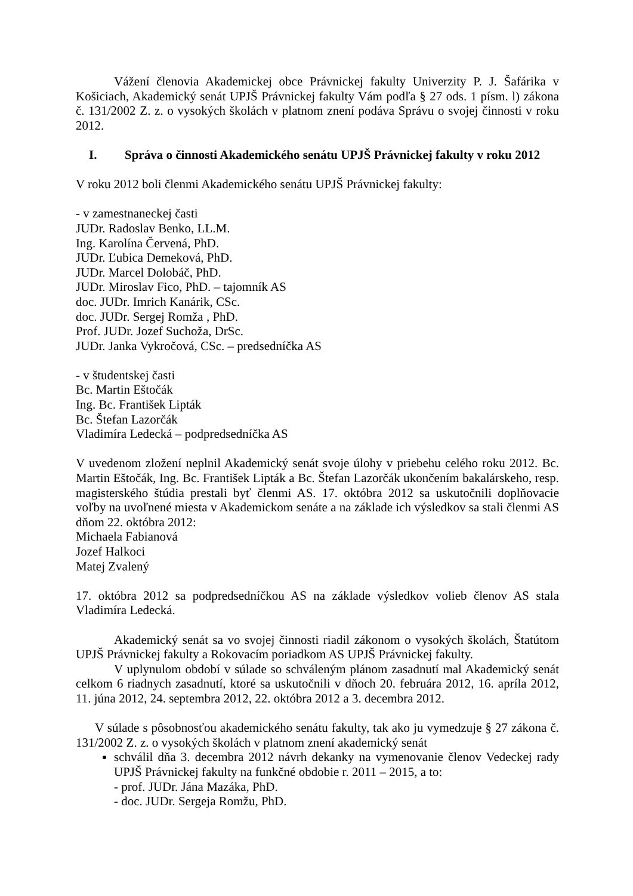Vážení členovia Akademickej obce Právnickej fakulty Univerzity P. J. Šafárika v Košiciach, Akademický senát UPJŠ Právnickej fakulty Vám podľa § 27 ods. 1 písm. l) zákona č. 131/2002 Z. z. o vysokých školách v platnom znení podáva Správu o svojej činnosti v roku 2012.
I. Správa o činnosti Akademického senátu UPJŠ Právnickej fakulty v roku 2012
V roku 2012 boli členmi Akademického senátu UPJŠ Právnickej fakulty:
- v zamestnaneckej časti
JUDr. Radoslav Benko, LL.M.
Ing. Karolína Červená, PhD.
JUDr. Ľubica Demeková, PhD.
JUDr. Marcel Dolobáč, PhD.
JUDr. Miroslav Fico, PhD. – tajomník AS
doc. JUDr. Imrich Kanárik, CSc.
doc. JUDr. Sergej Romža , PhD.
Prof. JUDr. Jozef Suchoža, DrSc.
JUDr. Janka Vykročová, CSc. – predsedníčka AS
- v študentskej časti
Bc. Martin Eštočák
Ing. Bc. František Lipták
Bc. Štefan Lazorčák
Vladimíra Ledecká – podpredsedníčka AS
V uvedenom zložení neplnil Akademický senát svoje úlohy v priebehu celého roku 2012. Bc. Martin Eštočák, Ing. Bc. František Lipták a Bc. Štefan Lazorčák ukončením bakalárskeho, resp. magisterského štúdia prestali byť členmi AS. 17. októbra 2012 sa uskutočnili doplňovacie voľby na uvoľnené miesta v Akademickom senáte a na základe ich výsledkov sa stali členmi AS dňom 22. októbra 2012:
Michaela Fabianová
Jozef Halkoci
Matej Zvalený
17. októbra 2012 sa podpredsedníčkou AS na základe výsledkov volieb členov AS stala Vladimíra Ledecká.
Akademický senát sa vo svojej činnosti riadil zákonom o vysokých školách, Štatútom UPJŠ Právnickej fakulty a Rokovacím poriadkom AS UPJŠ Právnickej fakulty.
V uplynulom období v súlade so schváleným plánom zasadnutí mal Akademický senát celkom 6 riadnych zasadnutí, ktoré sa uskutočnili v dňoch 20. februára 2012, 16. apríla 2012, 11. júna 2012, 24. septembra 2012, 22. októbra 2012 a 3. decembra 2012.
V súlade s pôsobnosťou akademického senátu fakulty, tak ako ju vymedzuje § 27 zákona č. 131/2002 Z. z. o vysokých školách v platnom znení akademický senát
schválil dňa 3. decembra 2012 návrh dekanky na vymenovanie členov Vedeckej rady UPJŠ Právnickej fakulty na funkčné obdobie r. 2011 – 2015, a to:
- prof. JUDr. Jána Mazáka, PhD.
- doc. JUDr. Sergeja Romžu, PhD.